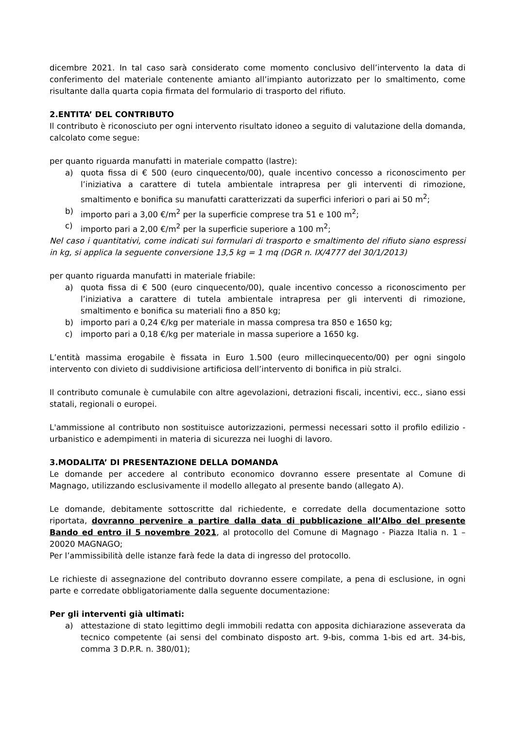dicembre 2021. In tal caso sarà considerato come momento conclusivo dell’intervento la data di conferimento del materiale contenente amianto all’impianto autorizzato per lo smaltimento, come risultante dalla quarta copia firmata del formulario di trasporto del rifiuto.
2.ENTITA’ DEL CONTRIBUTO
Il contributo è riconosciuto per ogni intervento risultato idoneo a seguito di valutazione della domanda, calcolato come segue:
per quanto riguarda manufatti in materiale compatto (lastre):
a) quota fissa di € 500 (euro cinquecento/00), quale incentivo concesso a riconoscimento per l’iniziativa a carattere di tutela ambientale intrapresa per gli interventi di rimozione, smaltimento e bonifica su manufatti caratterizzati da superfici inferiori o pari ai 50 m<sup>2</sup>;
b) importo pari a 3,00 €/m<sup>2</sup> per la superficie comprese tra 51 e 100 m<sup>2</sup>;
c) importo pari a 2,00 €/m<sup>2</sup> per la superficie superiore a 100 m<sup>2</sup>;
Nel caso i quantitativi, come indicati sui formulari di trasporto e smaltimento del rifiuto siano espressi in kg, si applica la seguente conversione 13,5 kg = 1 mq (DGR n. IX/4777 del 30/1/2013)
per quanto riguarda manufatti in materiale friabile:
a) quota fissa di € 500 (euro cinquecento/00), quale incentivo concesso a riconoscimento per l’iniziativa a carattere di tutela ambientale intrapresa per gli interventi di rimozione, smaltimento e bonifica su materiali fino a 850 kg;
b) importo pari a 0,24 €/kg per materiale in massa compresa tra 850 e 1650 kg;
c) importo pari a 0,18 €/kg per materiale in massa superiore a 1650 kg.
L’entità massima erogabile è fissata in Euro 1.500 (euro millecinquecento/00) per ogni singolo intervento con divieto di suddivisione artificiosa dell’intervento di bonifica in più stralci.
Il contributo comunale è cumulabile con altre agevolazioni, detrazioni fiscali, incentivi, ecc., siano essi statali, regionali o europei.
L'ammissione al contributo non sostituisce autorizzazioni, permessi necessari sotto il profilo edilizio - urbanistico e adempimenti in materia di sicurezza nei luoghi di lavoro.
3.MODALITA’ DI PRESENTAZIONE DELLA DOMANDA
Le domande per accedere al contributo economico dovranno essere presentate al Comune di Magnago, utilizzando esclusivamente il modello allegato al presente bando (allegato A).
Le domande, debitamente sottoscritte dal richiedente, e corredate della documentazione sotto riportata, dovranno pervenire a partire dalla data di pubblicazione all’Albo del presente Bando ed entro il 5 novembre 2021, al protocollo del Comune di Magnago - Piazza Italia n. 1 – 20020 MAGNAGO;
Per l’ammissibilità delle istanze farà fede la data di ingresso del protocollo.
Le richieste di assegnazione del contributo dovranno essere compilate, a pena di esclusione, in ogni parte e corredate obbligatoriamente dalla seguente documentazione:
Per gli interventi già ultimati:
a) attestazione di stato legittimo degli immobili redatta con apposita dichiarazione asseverata da tecnico competente (ai sensi del combinato disposto art. 9-bis, comma 1-bis ed art. 34-bis, comma 3 D.P.R. n. 380/01);